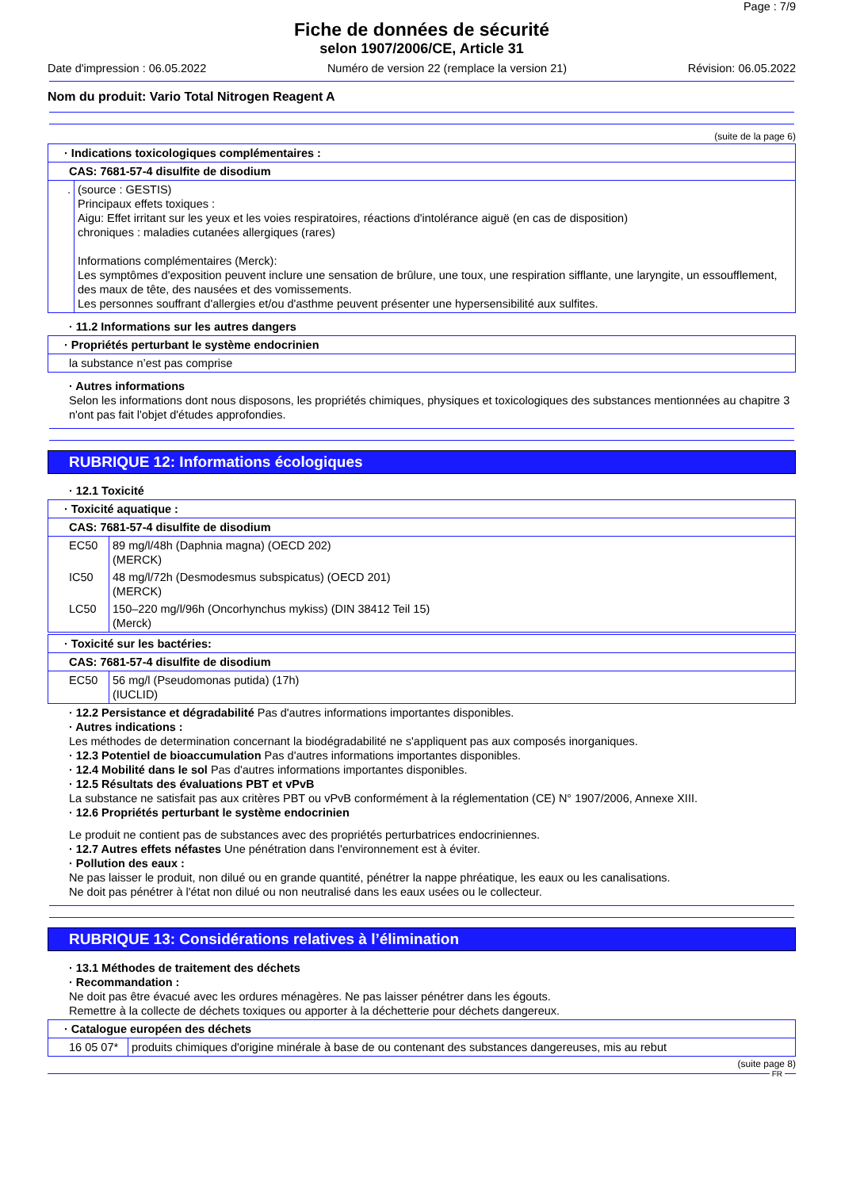Page : 7/9
Fiche de données de sécurité
selon 1907/2006/CE, Article 31
Date d'impression : 06.05.2022 Numéro de version 22 (remplace la version 21) Révision: 06.05.2022
Nom du produit: Vario Total Nitrogen Reagent A
(suite de la page 6)
| · Indications toxicologiques complémentaires : | |
| CAS: 7681-57-4 disulfite de disodium | |
| . | (source : GESTIS) Principaux effets toxiques : Aigu: Effet irritant sur les yeux et les voies respiratoires, réactions d'intolérance aiguë (en cas de disposition) chroniques : maladies cutanées allergiques (rares) Informations complémentaires (Merck): Les symptômes d'exposition peuvent inclure une sensation de brûlure, une toux, une respiration sifflante, une laryngite, un essoufflement, des maux de tête, des nausées et des vomissements. Les personnes souffrant d'allergies et/ou d'asthme peuvent présenter une hypersensibilité aux sulfites. |
· 11.2 Informations sur les autres dangers
| · Propriétés perturbant le système endocrinien |
| la substance n’est pas comprise |
· Autres informations
Selon les informations dont nous disposons, les propriétés chimiques, physiques et toxicologiques des substances mentionnées au chapitre 3 n'ont pas fait l'objet d'études approfondies.
RUBRIQUE 12: Informations écologiques
· 12.1 Toxicité
| · Toxicité aquatique : | |
| CAS: 7681-57-4 disulfite de disodium | |
| EC50 | 89 mg/l/48h (Daphnia magna) (OECD 202) (MERCK) |
| IC50 | 48 mg/l/72h (Desmodesmus subspicatus) (OECD 201) (MERCK) |
| LC50 | 150–220 mg/l/96h (Oncorhynchus mykiss) (DIN 38412 Teil 15) (Merck) |
| · Toxicité sur les bactéries: | |
| CAS: 7681-57-4 disulfite de disodium | |
| EC50 | 56 mg/l (Pseudomonas putida) (17h) (IUCLID) |
· 12.2 Persistance et dégradabilité Pas d'autres informations importantes disponibles.
· Autres indications :
Les méthodes de determination concernant la biodégradabilité ne s'appliquent pas aux composés inorganiques.
· 12.3 Potentiel de bioaccumulation Pas d'autres informations importantes disponibles.
· 12.4 Mobilité dans le sol Pas d'autres informations importantes disponibles.
· 12.5 Résultats des évaluations PBT et vPvB
La substance ne satisfait pas aux critères PBT ou vPvB conformément à la réglementation (CE) N° 1907/2006, Annexe XIII.
· 12.6 Propriétés perturbant le système endocrinien
Le produit ne contient pas de substances avec des propriétés perturbatrices endocriniennes.
· 12.7 Autres effets néfastes Une pénétration dans l'environnement est à éviter.
· Pollution des eaux :
Ne pas laisser le produit, non dilué ou en grande quantité, pénétrer la nappe phréatique, les eaux ou les canalisations.
Ne doit pas pénétrer à l'état non dilué ou non neutralisé dans les eaux usées ou le collecteur.
RUBRIQUE 13: Considérations relatives à l’élimination
· 13.1 Méthodes de traitement des déchets
· Recommandation :
Ne doit pas être évacué avec les ordures ménagères. Ne pas laisser pénétrer dans les égouts.
Remettre à la collecte de déchets toxiques ou apporter à la déchetterie pour déchets dangereux.
| · Catalogue européen des déchets | |
| 16 05 07* | produits chimiques d'origine minérale à base de ou contenant des substances dangereuses, mis au rebut |
(suite page 8)
FR